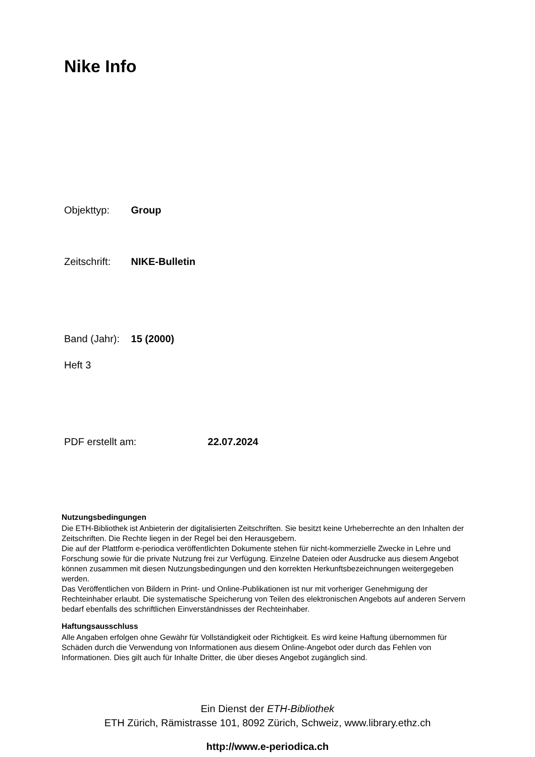Nike Info
Objekttyp: Group
Zeitschrift: NIKE-Bulletin
Band (Jahr): 15 (2000)
Heft 3
PDF erstellt am: 22.07.2024
Nutzungsbedingungen
Die ETH-Bibliothek ist Anbieterin der digitalisierten Zeitschriften. Sie besitzt keine Urheberrechte an den Inhalten der Zeitschriften. Die Rechte liegen in der Regel bei den Herausgebern.
Die auf der Plattform e-periodica veröffentlichten Dokumente stehen für nicht-kommerzielle Zwecke in Lehre und Forschung sowie für die private Nutzung frei zur Verfügung. Einzelne Dateien oder Ausdrucke aus diesem Angebot können zusammen mit diesen Nutzungsbedingungen und den korrekten Herkunftsbezeichnungen weitergegeben werden.
Das Veröffentlichen von Bildern in Print- und Online-Publikationen ist nur mit vorheriger Genehmigung der Rechteinhaber erlaubt. Die systematische Speicherung von Teilen des elektronischen Angebots auf anderen Servern bedarf ebenfalls des schriftlichen Einverständnisses der Rechteinhaber.
Haftungsausschluss
Alle Angaben erfolgen ohne Gewähr für Vollständigkeit oder Richtigkeit. Es wird keine Haftung übernommen für Schäden durch die Verwendung von Informationen aus diesem Online-Angebot oder durch das Fehlen von Informationen. Dies gilt auch für Inhalte Dritter, die über dieses Angebot zugänglich sind.
Ein Dienst der ETH-Bibliothek
ETH Zürich, Rämistrasse 101, 8092 Zürich, Schweiz, www.library.ethz.ch
http://www.e-periodica.ch